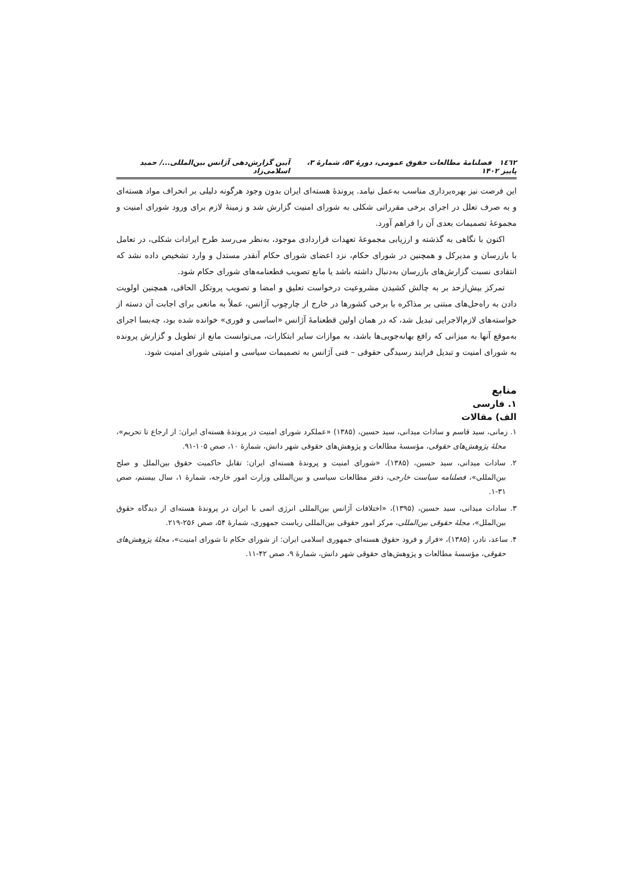١٤٦٢ فصلنامۀ مطالعات حقوق عمومی، دورۀ ۵۳، شمارۀ ۳، پاییز ۱۴۰۲ آیین گزارش‌دهی آژانس بین‌المللی.../ حمید اسلامی‌زاد
این فرصت نیز بهره‌برداری مناسب به‌عمل نیامد. پروندۀ هسته‌ای ایران بدون وجود هرگونه دلیلی بر انحراف مواد هسته‌ای و به صرف تعلل در اجرای برخی مقرراتی شکلی به شورای امنیت گزارش شد و زمینۀ لازم برای ورود شورای امنیت و مجموعۀ تصمیمات بعدی آن را فراهم آورد.
اکنون با نگاهی به گذشته و ارزیابی مجموعۀ تعهدات قراردادی موجود، به‌نظر می‌رسد طرح ایرادات شکلی، در تعامل با بازرسان و مدیرکل و همچنین در شورای حکام، نزد اعضای شورای حکام آنقدر مستدل و وارد تشخیص داده نشد که انتقادی نسبت گزارش‌های بازرسان به‌دنبال داشته باشد یا مانع تصویب قطعنامه‌های شورای حکام شود.
تمرکز بیش‌ازحد بر به چالش کشیدن مشروعیت درخواست تعلیق و امضا و تصویب پروتکل الحاقی، همچنین اولویت دادن به راه‌حل‌های مبتنی بر مذاکره با برخی کشورها در خارج از چارچوب آژانس، عملاً به مانعی برای اجابت آن دسته از خواسته‌های لازم‌الاجرایی تبدیل شد، که در همان اولین قطعنامۀ آژانس «اساسی و فوری» خوانده شده بود، چه‌بسا اجرای به‌موقع آنها به میزانی که رافع بهانه‌جویی‌ها باشد، به موازات سایر ابتکارات، می‌توانست مانع از تطویل و گزارش پرونده به شورای امنیت و تبدیل فرایند رسیدگی حقوقی – فنی آژانس به تصمیمات سیاسی و امنیتی شورای امنیت شود.
منابع
۱. فارسی
الف) مقالات
۱. زمانی، سید قاسم و سادات میدانی، سید حسین، (۱۳۸۵) «عملکرد شورای امنیت در پروندۀ هسته‌ای ایران: از ارجاع تا تحریم»، مجلۀ پژوهش‌های حقوقی، مؤسسۀ مطالعات و پژوهش‌های حقوقی شهر دانش، شمارۀ ۱۰، صص ۱۰۵-۹۱.
۲. سادات میدانی، سید حسین، (۱۳۸۵)، «شورای امنیت و پروندۀ هسته‌ای ایران: تقابل حاکمیت حقوق بین‌الملل و صلح بین‌المللی»، فصلنامه سیاست خارجی، دفتر مطالعات سیاسی و بین‌المللی وزارت امور خارجه، شمارۀ ۱، سال بیستم، صص ۳۱-۱.
۳. سادات میدانی، سید حسین، (۱۳۹۵)، «اختلافات آژانس بین‌المللی انرژی اتمی با ایران در پروندۀ هسته‌ای از دیدگاه حقوق بین‌الملل»، مجلۀ حقوقی بین‌المللی، مرکز امور حقوقی بین‌المللی ریاست جمهوری، شمارۀ ۵۴، صص ۲۵۶-۲۱۹.
۴. ساعد، نادر، (۱۳۸۵)، «فراز و فرود حقوق هسته‌ای جمهوری اسلامی ایران: از شورای حکام تا شورای امنیت»، مجلۀ پژوهش‌های حقوقی، مؤسسۀ مطالعات و پژوهش‌های حقوقی شهر دانش، شمارۀ ۹، صص ۴۲-۱۱.